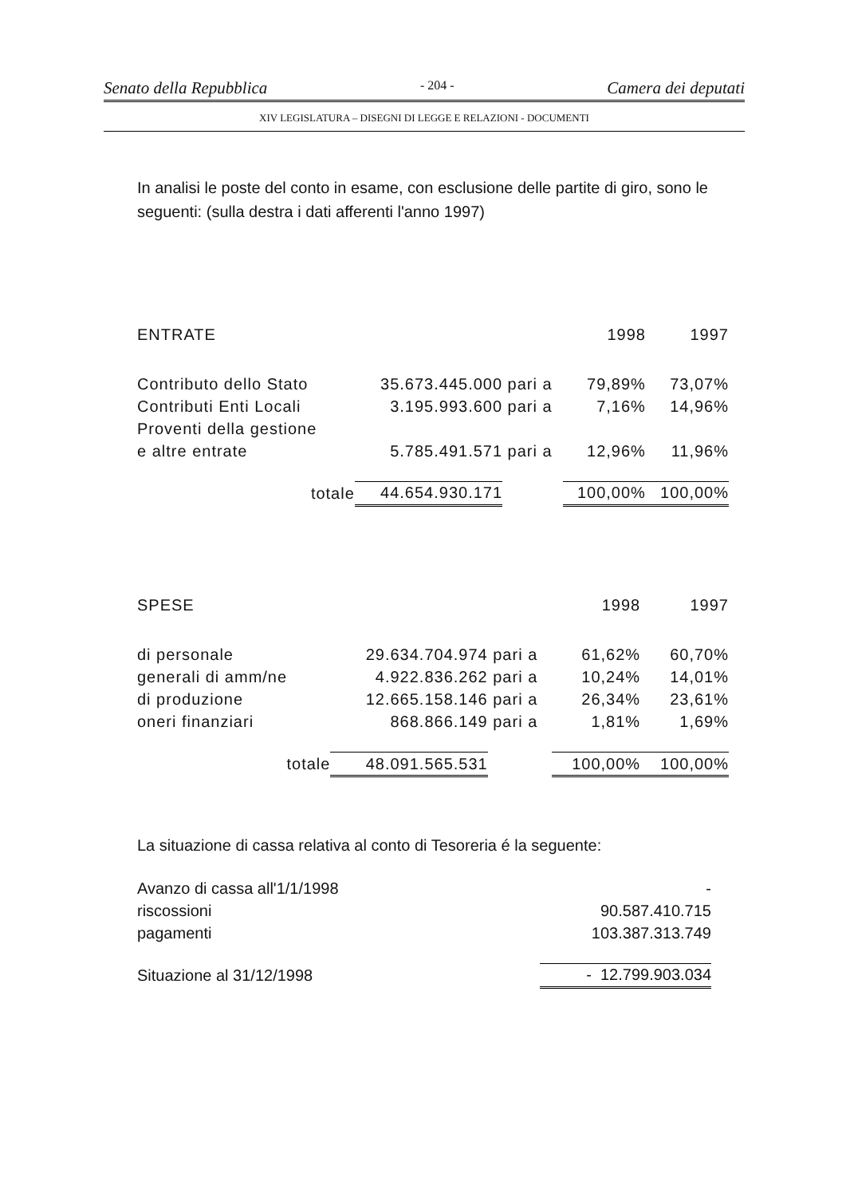Senato della Repubblica - 204 - Camera dei deputati
XIV LEGISLATURA – DISEGNI DI LEGGE E RELAZIONI - DOCUMENTI
In analisi le poste del conto in esame, con esclusione delle partite di giro, sono le seguenti: (sulla destra i dati afferenti l'anno 1997)
| ENTRATE | | | 1998 | 1997 |
| Contributo dello Stato | 35.673.445.000 | pari a | 79,89% | 73,07% |
| Contributi Enti Locali | 3.195.993.600 | pari a | 7,16% | 14,96% |
| Proventi della gestione | | | | |
| e altre entrate | 5.785.491.571 | pari a | 12,96% | 11,96% |
| totale | 44.654.930.171 | | 100,00% | 100,00% |
| SPESE | | | 1998 | 1997 |
| di personale | 29.634.704.974 | pari a | 61,62% | 60,70% |
| generali di amm/ne | 4.922.836.262 | pari a | 10,24% | 14,01% |
| di produzione | 12.665.158.146 | pari a | 26,34% | 23,61% |
| oneri finanziari | 868.866.149 | pari a | 1,81% | 1,69% |
| totale | 48.091.565.531 | | 100,00% | 100,00% |
La situazione di cassa relativa al conto di Tesoreria é la seguente:
| Avanzo di cassa all'1/1/1998 | - |
| riscossioni | 90.587.410.715 |
| pagamenti | 103.387.313.749 |
| Situazione al 31/12/1998 | - 12.799.903.034 |